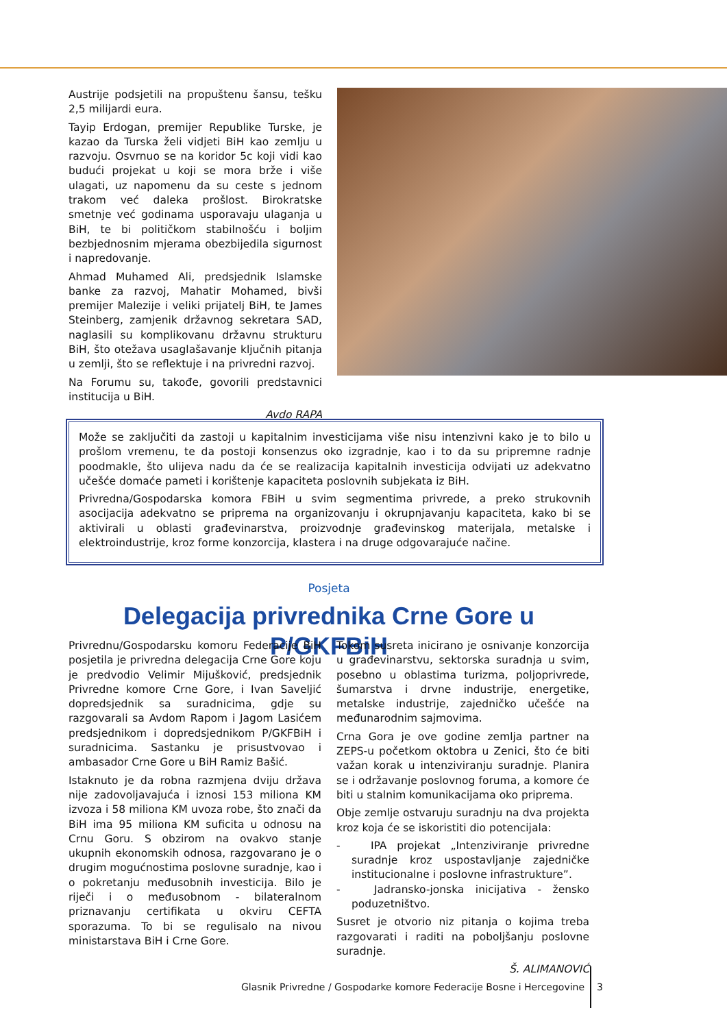Austrije podsjetili na propuštenu šansu, tešku 2,5 milijardi eura.
Tayip Erdogan, premijer Republike Turske, je kazao da Turska želi vidjeti BiH kao zemlju u razvoju. Osvrnuo se na koridor 5c koji vidi kao budući projekat u koji se mora brže i više ulagati, uz napomenu da su ceste s jednom trakom već daleka prošlost. Birokratske smetnje već godinama usporavaju ulaganja u BiH, te bi političkom stabilnošću i boljim bezbjednosnim mjerama obezbijedila sigurnost i napredovanje.
Ahmad Muhamed Ali, predsjednik Islamske banke za razvoj, Mahatir Mohamed, bivši premijer Malezije i veliki prijatelj BiH, te James Steinberg, zamjenik državnog sekretara SAD, naglasili su komplikovanu državnu strukturu BiH, što otežava usaglašavanje ključnih pitanja u zemlji, što se reflektuje i na privredni razvoj.
Na Forumu su, takođe, govorili predstavnici institucija u BiH.
Avdo RAPA
Može se zaključiti da zastoji u kapitalnim investicijama više nisu intenzivni kako je to bilo u prošlom vremenu, te da postoji konsenzus oko izgradnje, kao i to da su pripremne radnje poodmakle, što ulijeva nadu da će se realizacija kapitalnih investicija odvijati uz adekvatno učešće domaće pameti i korištenje kapaciteta poslovnih subjekata iz BiH.
Privredna/Gospodarska komora FBiH u svim segmentima privrede, a preko strukovnih asocijacija adekvatno se priprema na organizovanju i okrupnjavanju kapaciteta, kako bi se aktivirali u oblasti građevinarstva, proizvodnje građevinskog materijala, metalske i elektroindustrije, kroz forme konzorcija, klastera i na druge odgovarajuće načine.
Posjeta
Delegacija privrednika Crne Gore u P/GKFBiH
Privrednu/Gospodarsku komoru Federacije BiH posjetila je privredna delegacija Crne Gore koju je predvodio Velimir Mijušković, predsjednik Privredne komore Crne Gore, i Ivan Saveljić dopredsjednik sa suradnicima, gdje su razgovarali sa Avdom Rapom i Jagom Lasićem predsjednikom i dopredsjednikom P/GKFBiH i suradnicima. Sastanku je prisustvovao i ambasador Crne Gore u BiH Ramiz Bašić.
Istaknuto je da robna razmjena dviju država nije zadovoljavajuća i iznosi 153 miliona KM izvoza i 58 miliona KM uvoza robe, što znači da BiH ima 95 miliona KM suficita u odnosu na Crnu Goru. S obzirom na ovakvo stanje ukupnih ekonomskih odnosa, razgovarano je o drugim mogućnostima poslovne suradnje, kao i o pokretanju međusobnih investicija. Bilo je riječi i o međusobnom - bilateralnom priznavanju certifikata u okviru CEFTA sporazuma. To bi se regulisalo na nivou ministarstava BiH i Crne Gore.
Tokom susreta inicirano je osnivanje konzorcija u građevinarstvu, sektorska suradnja u svim, posebno u oblastima turizma, poljoprivrede, šumarstva i drvne industrije, energetike, metalske industrije, zajedničko učešće na međunarodnim sajmovima.
Crna Gora je ove godine zemlja partner na ZEPS-u početkom oktobra u Zenici, što će biti važan korak u intenziviranju suradnje. Planira se i održavanje poslovnog foruma, a komore će biti u stalnim komunikacijama oko priprema.
Obje zemlje ostvaruju suradnju na dva projekta kroz koja će se iskoristiti dio potencijala:
- IPA projekat „Intenziviranje privredne suradnje kroz uspostavljanje zajedničke institucionalne i poslovne infrastrukture”.
- Jadransko-jonska inicijativa - žensko poduzetništvo.
Susret je otvorio niz pitanja o kojima treba razgovarati i raditi na poboljšanju poslovne suradnje.
Š. ALIMANOVIĆ
Glasnik Privredne / Gospodarke komore Federacije Bosne i Hercegovine 3